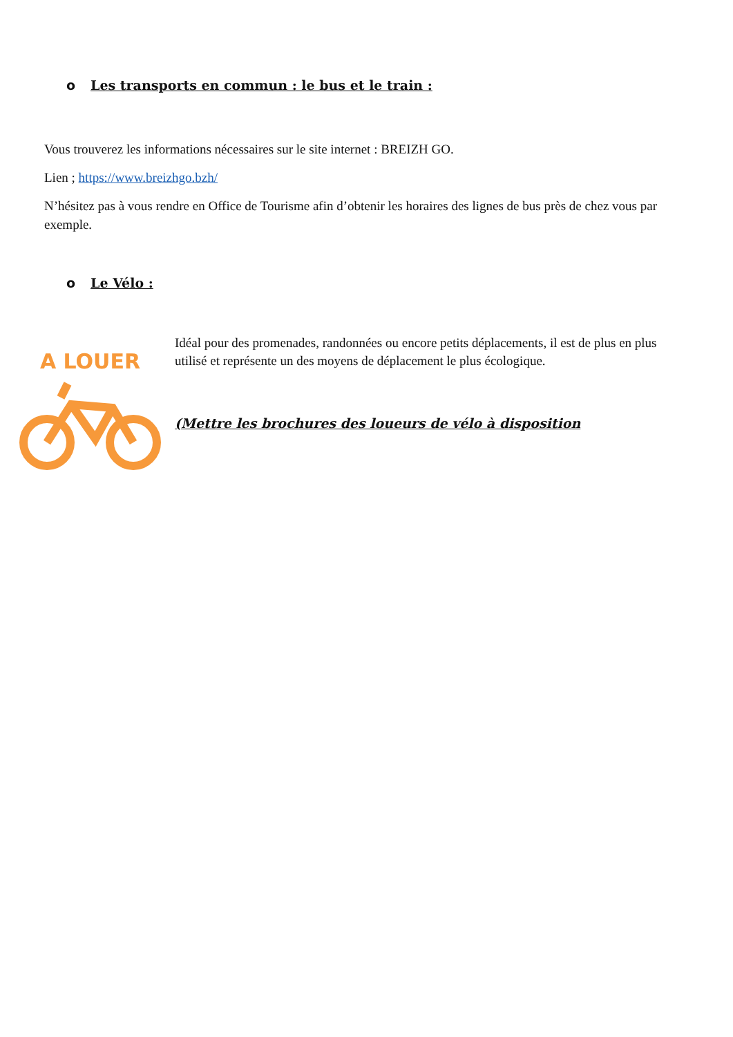o Les transports en commun : le bus et le train :
Vous trouverez les informations nécessaires sur le site internet : BREIZH GO.
Lien ; https://www.breizhgo.bzh/
N’hésitez pas à vous rendre en Office de Tourisme afin d’obtenir les horaires des lignes de bus près de chez vous par exemple.
o Le Vélo :
A LOUER
Idéal pour des promenades, randonnées ou encore petits déplacements, il est de plus en plus utilisé et représente un des moyens de déplacement le plus écologique.
(Mettre les brochures des loueurs de vélo à disposition